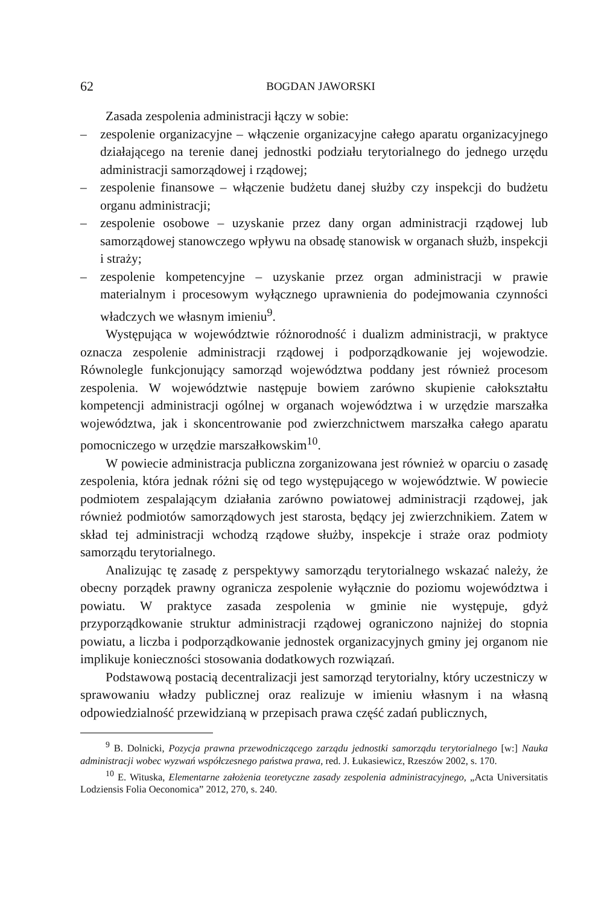62 BOGDAN JAWORSKI
Zasada zespolenia administracji łączy w sobie:
– zespolenie organizacyjne – włączenie organizacyjne całego aparatu organizacyjnego działającego na terenie danej jednostki podziału terytorialnego do jednego urzędu administracji samorządowej i rządowej;
– zespolenie finansowe – włączenie budżetu danej służby czy inspekcji do budżetu organu administracji;
– zespolenie osobowe – uzyskanie przez dany organ administracji rządowej lub samorządowej stanowczego wpływu na obsadę stanowisk w organach służb, inspekcji i straży;
– zespolenie kompetencyjne – uzyskanie przez organ administracji w prawie materialnym i procesowym wyłącznego uprawnienia do podejmowania czynności władczych we własnym imieniu<sup>9</sup>.
Występująca w województwie różnorodność i dualizm administracji, w praktyce oznacza zespolenie administracji rządowej i podporządkowanie jej wojewodzie. Równolegle funkcjonujący samorząd województwa poddany jest również procesom zespolenia. W województwie następuje bowiem zarówno skupienie całokształtu kompetencji administracji ogólnej w organach województwa i w urzędzie marszałka województwa, jak i skoncentrowanie pod zwierzchnictwem marszałka całego aparatu pomocniczego w urzędzie marszałkowskim<sup>10</sup>.
W powiecie administracja publiczna zorganizowana jest również w oparciu o zasadę zespolenia, która jednak różni się od tego występującego w województwie. W powiecie podmiotem zespalającym działania zarówno powiatowej administracji rządowej, jak również podmiotów samorządowych jest starosta, będący jej zwierzchnikiem. Zatem w skład tej administracji wchodzą rządowe służby, inspekcje i straże oraz podmioty samorządu terytorialnego.
Analizując tę zasadę z perspektywy samorządu terytorialnego wskazać należy, że obecny porządek prawny ogranicza zespolenie wyłącznie do poziomu województwa i powiatu. W praktyce zasada zespolenia w gminie nie występuje, gdyż przyporządkowanie struktur administracji rządowej ograniczono najniżej do stopnia powiatu, a liczba i podporządkowanie jednostek organizacyjnych gminy jej organom nie implikuje konieczności stosowania dodatkowych rozwiązań.
Podstawową postacią decentralizacji jest samorząd terytorialny, który uczestniczy w sprawowaniu władzy publicznej oraz realizuje w imieniu własnym i na własną odpowiedzialność przewidzianą w przepisach prawa część zadań publicznych,
<sup>9</sup> B. Dolnicki, Pozycja prawna przewodniczącego zarządu jednostki samorządu terytorialnego [w:] Nauka administracji wobec wyzwań współczesnego państwa prawa, red. J. Łukasiewicz, Rzeszów 2002, s. 170.
<sup>10</sup> E. Wituska, Elementarne założenia teoretyczne zasady zespolenia administracyjnego, „Acta Universitatis Lodziensis Folia Oeconomica” 2012, 270, s. 240.